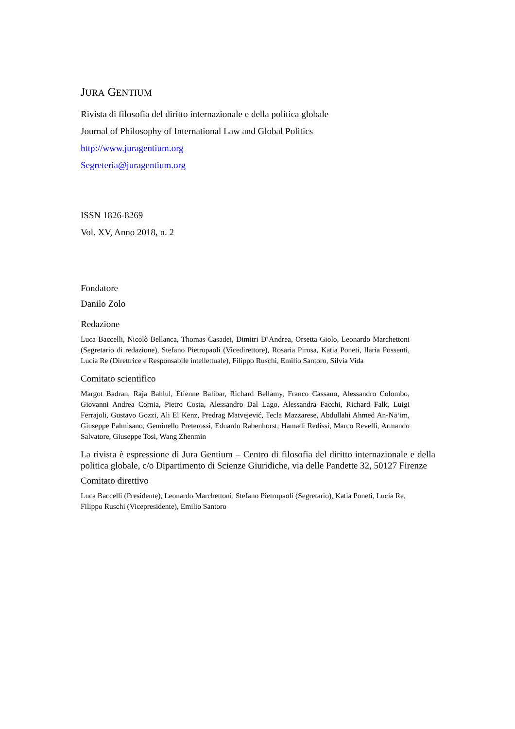JURA GENTIUM
Rivista di filosofia del diritto internazionale e della politica globale
Journal of Philosophy of International Law and Global Politics
http://www.juragentium.org
Segreteria@juragentium.org
ISSN 1826-8269
Vol. XV, Anno 2018, n. 2
Fondatore
Danilo Zolo
Redazione
Luca Baccelli, Nicolò Bellanca, Thomas Casadei, Dimitri D’Andrea, Orsetta Giolo, Leonardo Marchettoni (Segretario di redazione), Stefano Pietropaoli (Vicedirettore), Rosaria Pirosa, Katia Poneti, Ilaria Possenti, Lucia Re (Direttrice e Responsabile intellettuale), Filippo Ruschi, Emilio Santoro, Silvia Vida
Comitato scientifico
Margot Badran, Raja Bahlul, Étienne Balibar, Richard Bellamy, Franco Cassano, Alessandro Colombo, Giovanni Andrea Cornia, Pietro Costa, Alessandro Dal Lago, Alessandra Facchi, Richard Falk, Luigi Ferrajoli, Gustavo Gozzi, Ali El Kenz, Predrag Matvejević, Tecla Mazzarese, Abdullahi Ahmed An-Na‘im, Giuseppe Palmisano, Geminello Preterossi, Eduardo Rabenhorst, Hamadi Redissi, Marco Revelli, Armando Salvatore, Giuseppe Tosi, Wang Zhenmin
La rivista è espressione di Jura Gentium – Centro di filosofia del diritto internazionale e della politica globale, c/o Dipartimento di Scienze Giuridiche, via delle Pandette 32, 50127 Firenze
Comitato direttivo
Luca Baccelli (Presidente), Leonardo Marchettoni, Stefano Pietropaoli (Segretario), Katia Poneti, Lucia Re, Filippo Ruschi (Vicepresidente), Emilio Santoro